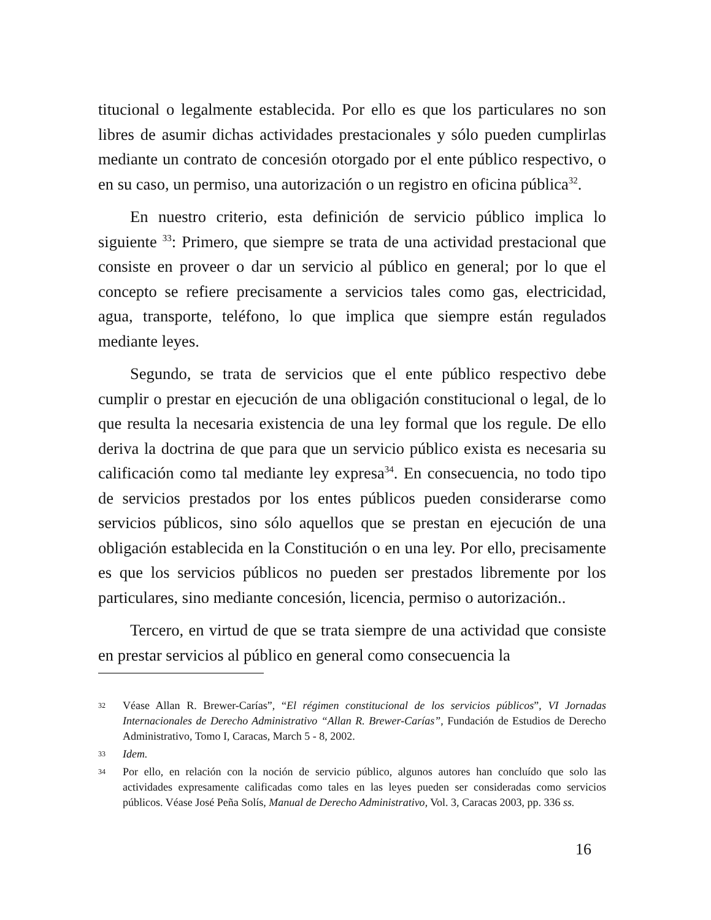titucional o legalmente establecida. Por ello es que los particulares no son libres de asumir dichas actividades prestacionales y sólo pueden cumplirlas mediante un contrato de concesión otorgado por el ente público respectivo, o en su caso, un permiso, una autorización o un registro en oficina pública<sup>32</sup>.
En nuestro criterio, esta definición de servicio público implica lo siguiente <sup>33</sup>: Primero, que siempre se trata de una actividad prestacional que consiste en proveer o dar un servicio al público en general; por lo que el concepto se refiere precisamente a servicios tales como gas, electricidad, agua, transporte, teléfono, lo que implica que siempre están regulados mediante leyes.
Segundo, se trata de servicios que el ente público respectivo debe cumplir o prestar en ejecución de una obligación constitucional o legal, de lo que resulta la necesaria existencia de una ley formal que los regule. De ello deriva la doctrina de que para que un servicio público exista es necesaria su calificación como tal mediante ley expresa<sup>34</sup>. En consecuencia, no todo tipo de servicios prestados por los entes públicos pueden considerarse como servicios públicos, sino sólo aquellos que se prestan en ejecución de una obligación establecida en la Constitución o en una ley. Por ello, precisamente es que los servicios públicos no pueden ser prestados libremente por los particulares, sino mediante concesión, licencia, permiso o autorización..
Tercero, en virtud de que se trata siempre de una actividad que consiste en prestar servicios al público en general como consecuencia la
32 Véase Allan R. Brewer-Carías”, “El régimen constitucional de los servicios públicos”, VI Jornadas Internacionales de Derecho Administrativo “Allan R. Brewer-Carías”, Fundación de Estudios de Derecho Administrativo, Tomo I, Caracas, March 5 - 8, 2002.
33 Idem.
34 Por ello, en relación con la noción de servicio público, algunos autores han concluído que solo las actividades expresamente calificadas como tales en las leyes pueden ser consideradas como servicios públicos. Véase José Peña Solís, Manual de Derecho Administrativo, Vol. 3, Caracas 2003, pp. 336 ss.
16